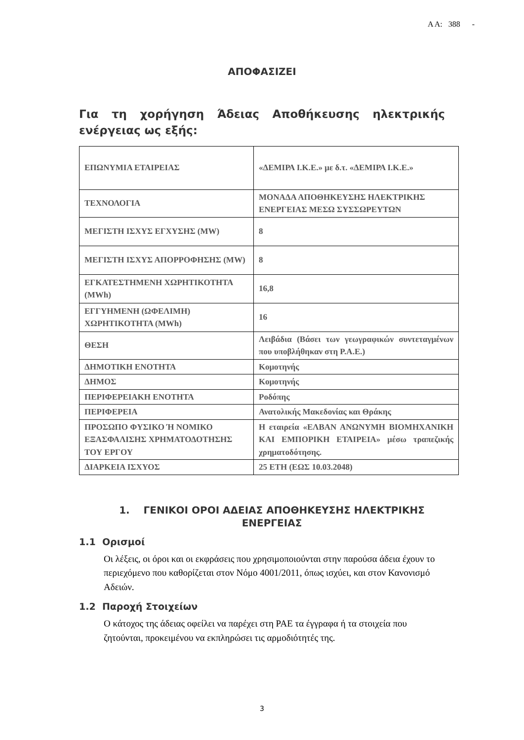Α Α: 388 -
ΑΠΟΦΑΣΙΖΕΙ
Για τη χορήγηση Άδειας Αποθήκευσης ηλεκτρικής ενέργειας ως εξής:
| ΕΠΩΝΥΜΙΑ ΕΤΑΙΡΕΙΑΣ | «ΔΕΜΙΡΑ Ι.Κ.Ε.» με δ.τ. «ΔΕΜΙΡΑ Ι.Κ.Ε.» |
| ΤΕΧΝΟΛΟΓΙΑ | ΜΟΝΑΔΑ ΑΠΟΘΗΚΕΥΣΗΣ ΗΛΕΚΤΡΙΚΗΣ ΕΝΕΡΓΕΙΑΣ ΜΕΣΩ ΣΥΣΣΩΡΕΥΤΩΝ |
| ΜΕΓΙΣΤΗ ΙΣΧΥΣ ΕΓΧΥΣΗΣ (MW) | 8 |
| ΜΕΓΙΣΤΗ ΙΣΧΥΣ ΑΠΟΡΡΟΦΗΣΗΣ (MW) | 8 |
| ΕΓΚΑΤΕΣΤΗΜΕΝΗ ΧΩΡΗΤΙΚΟΤΗΤΑ (MWh) | 16,8 |
| ΕΓΓΥΗΜΕΝΗ (ΩΦΕΛΙΜΗ) ΧΩΡΗΤΙΚΟΤΗΤΑ (MWh) | 16 |
| ΘΕΣΗ | Λειβάδια (Βάσει των γεωγραφικών συντεταγμένων που υποβλήθηκαν στη Ρ.Α.Ε.) |
| ΔΗΜΟΤΙΚΗ ΕΝΟΤΗΤΑ | Κομοτηνής |
| ΔΗΜΟΣ | Κομοτηνής |
| ΠΕΡΙΦΕΡΕΙΑΚΗ ΕΝΟΤΗΤΑ | Ροδόπης |
| ΠΕΡΙΦΕΡΕΙΑ | Ανατολικής Μακεδονίας και Θράκης |
| ΠΡΟΣΩΠΟ ΦΥΣΙΚΟ Ή ΝΟΜΙΚΟ ΕΞΑΣΦΑΛΙΣΗΣ ΧΡΗΜΑΤΟΔΟΤΗΣΗΣ ΤΟΥ ΕΡΓΟΥ | Η εταιρεία «ΕΛΒΑΝ ΑΝΩΝΥΜΗ ΒΙΟΜΗΧΑΝΙΚΗ ΚΑΙ ΕΜΠΟΡΙΚΗ ΕΤΑΙΡΕΙΑ» μέσω τραπεζικής χρηματοδότησης. |
| ΔΙΑΡΚΕΙΑ ΙΣΧΥΟΣ | 25 ΕΤΗ (ΕΩΣ 10.03.2048) |
1. ΓΕΝΙΚΟΙ ΟΡΟΙ ΑΔΕΙΑΣ ΑΠΟΘΗΚΕΥΣΗΣ ΗΛΕΚΤΡΙΚΗΣ ΕΝΕΡΓΕΙΑΣ
1.1 Ορισμοί
Οι λέξεις, οι όροι και οι εκφράσεις που χρησιμοποιούνται στην παρούσα άδεια έχουν το περιεχόμενο που καθορίζεται στον Νόμο 4001/2011, όπως ισχύει, και στον Κανονισμό Αδειών.
1.2 Παροχή Στοιχείων
Ο κάτοχος της άδειας οφείλει να παρέχει στη ΡΑΕ τα έγγραφα ή τα στοιχεία που ζητούνται, προκειμένου να εκπληρώσει τις αρμοδιότητές της.
3